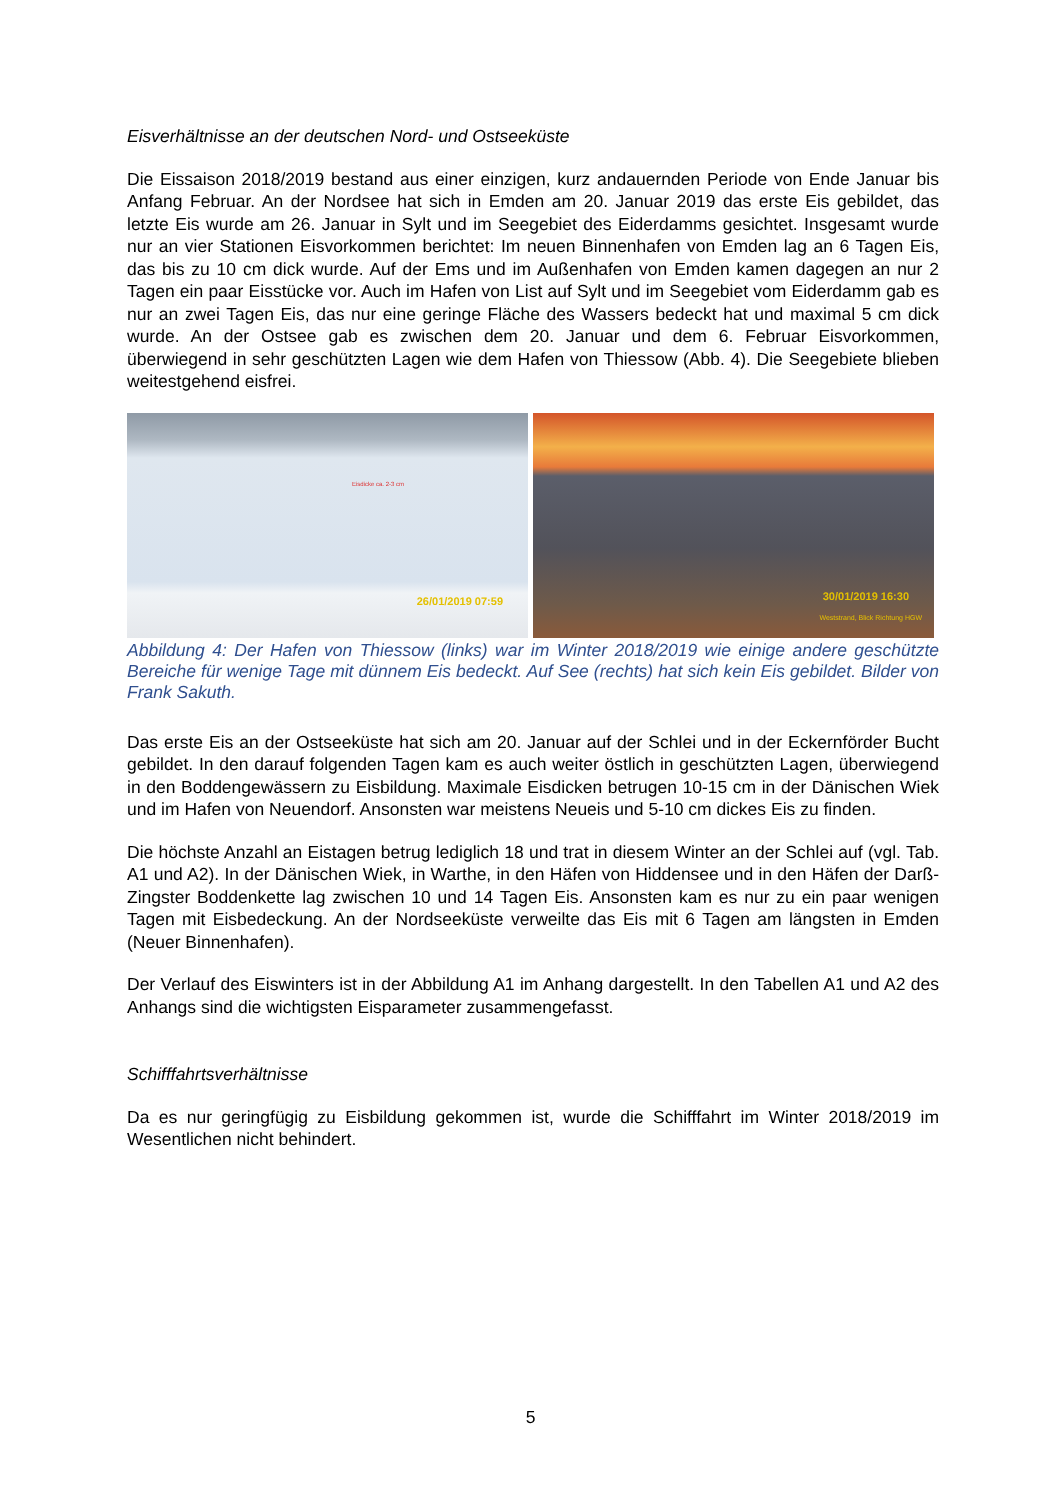Eisverhältnisse an der deutschen Nord- und Ostseeküste
Die Eissaison 2018/2019 bestand aus einer einzigen, kurz andauernden Periode von Ende Januar bis Anfang Februar. An der Nordsee hat sich in Emden am 20. Januar 2019 das erste Eis gebildet, das letzte Eis wurde am 26. Januar in Sylt und im Seegebiet des Eiderdamms gesichtet. Insgesamt wurde nur an vier Stationen Eisvorkommen berichtet: Im neuen Binnenhafen von Emden lag an 6 Tagen Eis, das bis zu 10 cm dick wurde. Auf der Ems und im Außenhafen von Emden kamen dagegen an nur 2 Tagen ein paar Eisstücke vor. Auch im Hafen von List auf Sylt und im Seegebiet vom Eiderdamm gab es nur an zwei Tagen Eis, das nur eine geringe Fläche des Wassers bedeckt hat und maximal 5 cm dick wurde. An der Ostsee gab es zwischen dem 20. Januar und dem 6. Februar Eisvorkommen, überwiegend in sehr geschützten Lagen wie dem Hafen von Thiessow (Abb. 4). Die Seegebiete blieben weitestgehend eisfrei.
Eisdicke ca. 2-3 cm
26/01/2019 07:59
30/01/2019 16:30
Weststrand, Blick Richtung HGW
Abbildung 4: Der Hafen von Thiessow (links) war im Winter 2018/2019 wie einige andere geschützte Bereiche für wenige Tage mit dünnem Eis bedeckt. Auf See (rechts) hat sich kein Eis gebildet. Bilder von Frank Sakuth.
Das erste Eis an der Ostseeküste hat sich am 20. Januar auf der Schlei und in der Eckernförder Bucht gebildet. In den darauf folgenden Tagen kam es auch weiter östlich in geschützten Lagen, überwiegend in den Boddengewässern zu Eisbildung. Maximale Eisdicken betrugen 10-15 cm in der Dänischen Wiek und im Hafen von Neuendorf. Ansonsten war meistens Neueis und 5-10 cm dickes Eis zu finden.
Die höchste Anzahl an Eistagen betrug lediglich 18 und trat in diesem Winter an der Schlei auf (vgl. Tab. A1 und A2). In der Dänischen Wiek, in Warthe, in den Häfen von Hiddensee und in den Häfen der Darß-Zingster Boddenkette lag zwischen 10 und 14 Tagen Eis. Ansonsten kam es nur zu ein paar wenigen Tagen mit Eisbedeckung. An der Nordseeküste verweilte das Eis mit 6 Tagen am längsten in Emden (Neuer Binnenhafen).
Der Verlauf des Eiswinters ist in der Abbildung A1 im Anhang dargestellt. In den Tabellen A1 und A2 des Anhangs sind die wichtigsten Eisparameter zusammengefasst.
Schifffahrtsverhältnisse
Da es nur geringfügig zu Eisbildung gekommen ist, wurde die Schifffahrt im Winter 2018/2019 im Wesentlichen nicht behindert.
5